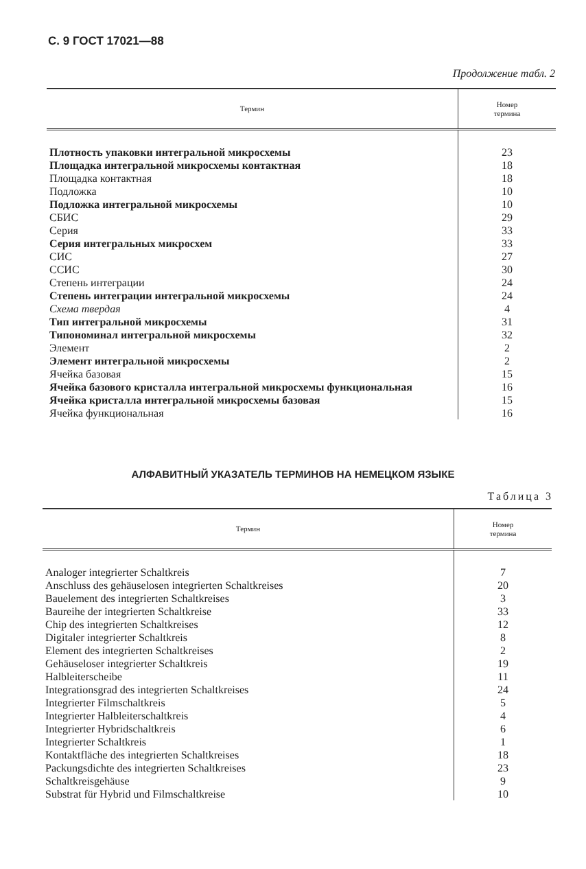С. 9 ГОСТ 17021—88
Продолжение табл. 2
| Термин | Номер термина |
| --- | --- |
| Плотность упаковки интегральной микросхемы | 23 |
| Площадка интегральной микросхемы контактная | 18 |
| Площадка контактная | 18 |
| Подложка | 10 |
| Подложка интегральной микросхемы | 10 |
| СБИС | 29 |
| Серия | 33 |
| Серия интегральных микросхем | 33 |
| СИС | 27 |
| ССИС | 30 |
| Степень интеграции | 24 |
| Степень интеграции интегральной микросхемы | 24 |
| Схема твердая | 4 |
| Тип интегральной микросхемы | 31 |
| Типономинал интегральной микросхемы | 32 |
| Элемент | 2 |
| Элемент интегральной микросхемы | 2 |
| Ячейка базовая | 15 |
| Ячейка базового кристалла интегральной микросхемы функциональная | 16 |
| Ячейка кристалла интегральной микросхемы базовая | 15 |
| Ячейка функциональная | 16 |
АЛФАВИТНЫЙ УКАЗАТЕЛЬ ТЕРМИНОВ НА НЕМЕЦКОМ ЯЗЫКЕ
Таблица 3
| Термин | Номер термина |
| --- | --- |
| Analoger integrierter Schaltkreis | 7 |
| Anschluss des gehäuselosen integrierten Schaltkreises | 20 |
| Bauelement des integrierten Schaltkreises | 3 |
| Baureihe der integrierten Schaltkreise | 33 |
| Chip des integrierten Schaltkreises | 12 |
| Digitaler integrierter Schaltkreis | 8 |
| Element des integrierten Schaltkreises | 2 |
| Gehäuseloser integrierter Schaltkreis | 19 |
| Halbleiterscheibe | 11 |
| Integrationsgrad des integrierten Schaltkreises | 24 |
| Integrierter Filmschaltkreis | 5 |
| Integrierter Halbleiterschaltkreis | 4 |
| Integrierter Hybridschaltkreis | 6 |
| Integrierter Schaltkreis | 1 |
| Kontaktfläche des integrierten Schaltkreises | 18 |
| Packungsdichte des integrierten Schaltkreises | 23 |
| Schaltkreisgehäuse | 9 |
| Substrat für Hybrid und Filmschaltkreise | 10 |